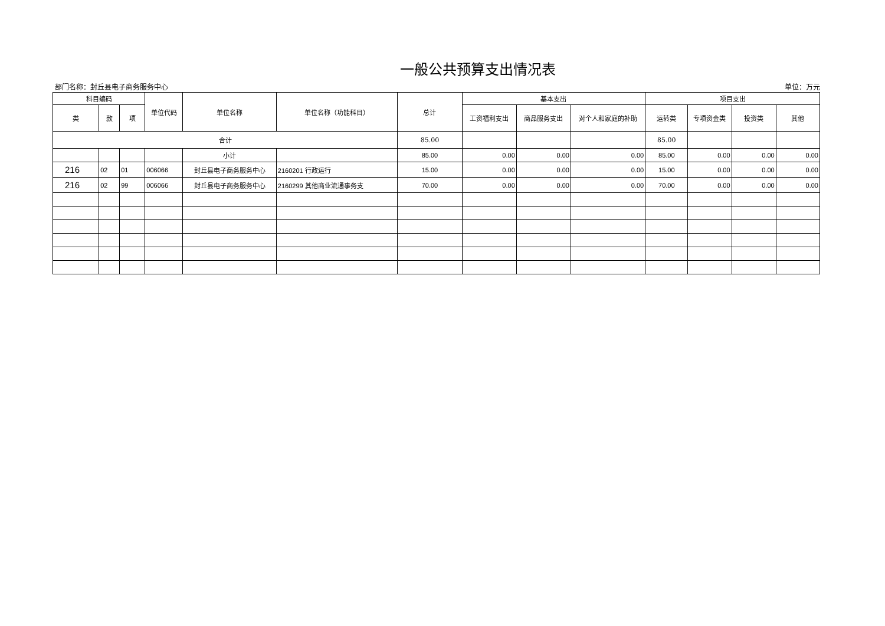一般公共预算支出情况表
部门名称：封丘县电子商务服务中心 单位：万元
| 科目编码 | | | 单位代码 | 单位名称 | 单位名称（功能科目） | 总计 | 基本支出 | | | 项目支出 | | | |
| --- | --- | --- | --- | --- | --- | --- | --- | --- | --- | --- | --- | --- | --- |
| 类 | 款 | 项 | | | | | 工资福利支出 | 商品服务支出 | 对个人和家庭的补助 | 运转类 | 专项资金类 | 投资类 | 其他 |
| 合计 | | | | | | 85.00 | | | | 85.00 | | | |
| | | | | 小计 | | 85.00 | 0.00 | 0.00 | 0.00 | 85.00 | 0.00 | 0.00 | 0.00 |
| 216 | 02 | 01 | 006066 | 封丘县电子商务服务中心 | 2160201 行政运行 | 15.00 | 0.00 | 0.00 | 0.00 | 15.00 | 0.00 | 0.00 | 0.00 |
| 216 | 02 | 99 | 006066 | 封丘县电子商务服务中心 | 2160299 其他商业流通事务支 | 70.00 | 0.00 | 0.00 | 0.00 | 70.00 | 0.00 | 0.00 | 0.00 |